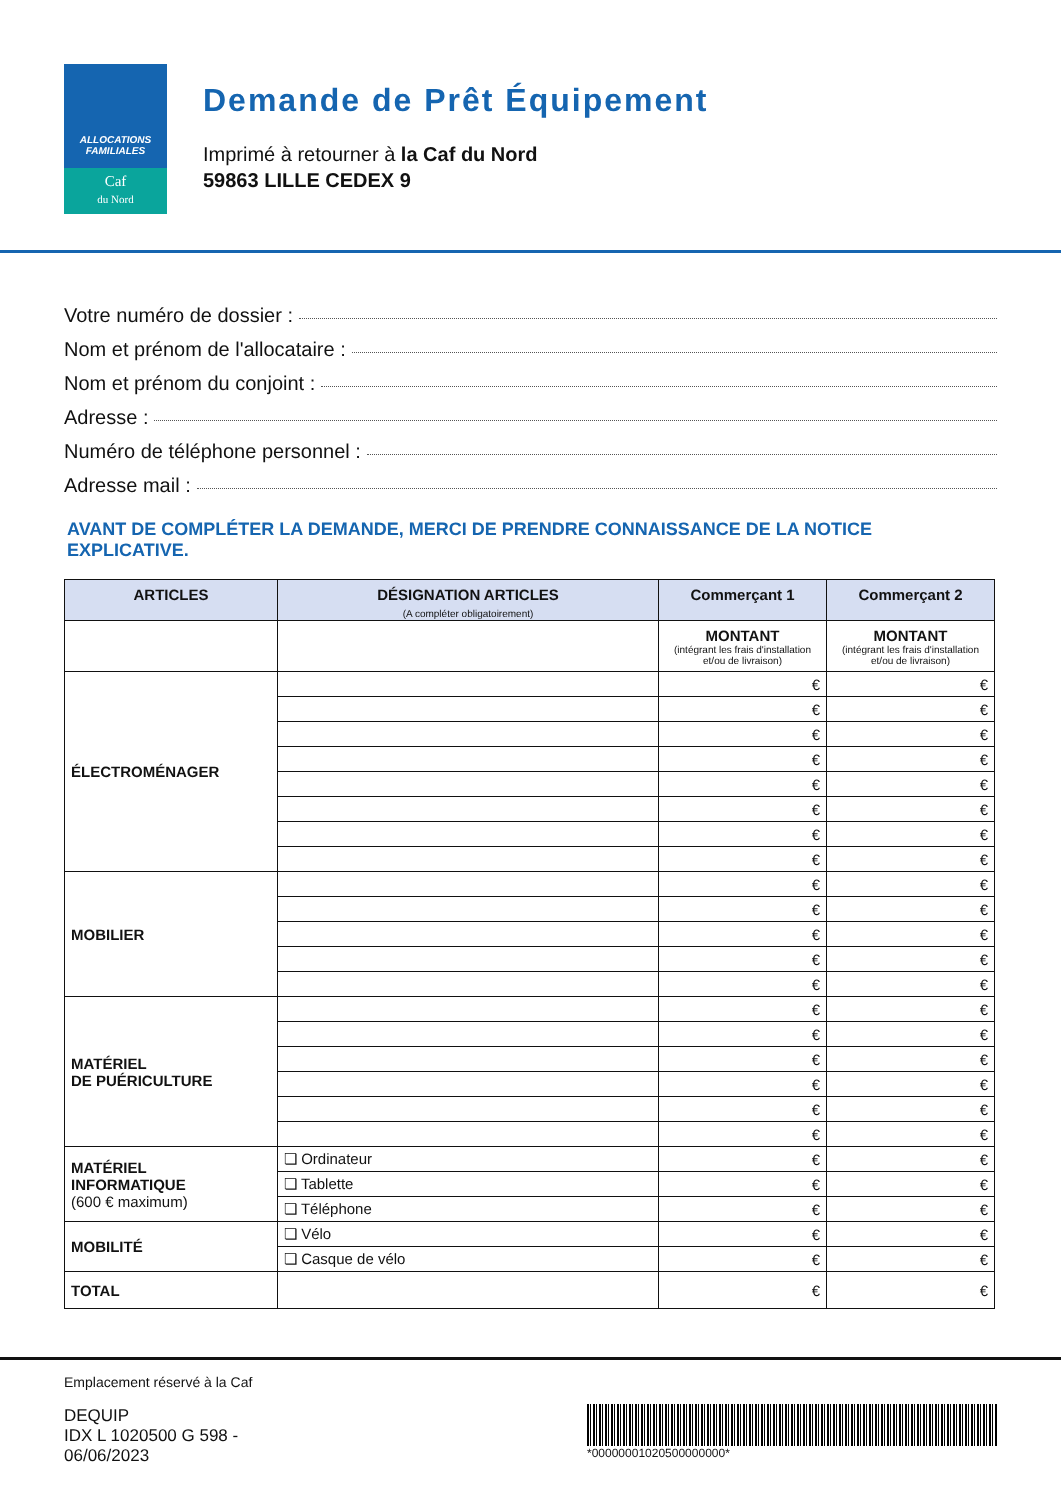ALLOCATIONS
FAMILIALES
Caf
du Nord
Demande de Prêt Équipement
Imprimé à retourner à la Caf du Nord
59863 LILLE CEDEX 9
Votre numéro de dossier :
Nom et prénom de l'allocataire :
Nom et prénom du conjoint :
Adresse :
Numéro de téléphone personnel :
Adresse mail :
AVANT DE COMPLÉTER LA DEMANDE, MERCI DE PRENDRE CONNAISSANCE DE LA NOTICE EXPLICATIVE.
| ARTICLES | DÉSIGNATION ARTICLES (A compléter obligatoirement) | Commerçant 1 | Commerçant 2 |
| --- | --- | --- | --- |
| | | MONTANT (intégrant les frais d'installation et/ou de livraison) | MONTANT (intégrant les frais d'installation et/ou de livraison) |
| ÉLECTROMÉNAGER | | € | € |
| | | € | € |
| | | € | € |
| | | € | € |
| | | € | € |
| | | € | € |
| | | € | € |
| | | € | € |
| MOBILIER | | € | € |
| | | € | € |
| | | € | € |
| | | € | € |
| | | € | € |
| MATÉRIEL DE PUÉRICULTURE | | € | € |
| | | € | € |
| | | € | € |
| | | € | € |
| | | € | € |
| | | € | € |
| MATÉRIEL INFORMATIQUE (600 € maximum) | ❏ Ordinateur | € | € |
| | ❏ Tablette | € | € |
| | ❏ Téléphone | € | € |
| MOBILITÉ | ❏ Vélo | € | € |
| | ❏ Casque de vélo | € | € |
| TOTAL | | € | € |
Emplacement réservé à la Caf
DEQUIP
IDX L 1020500 G 598 -
06/06/2023
*00000001020500000000*